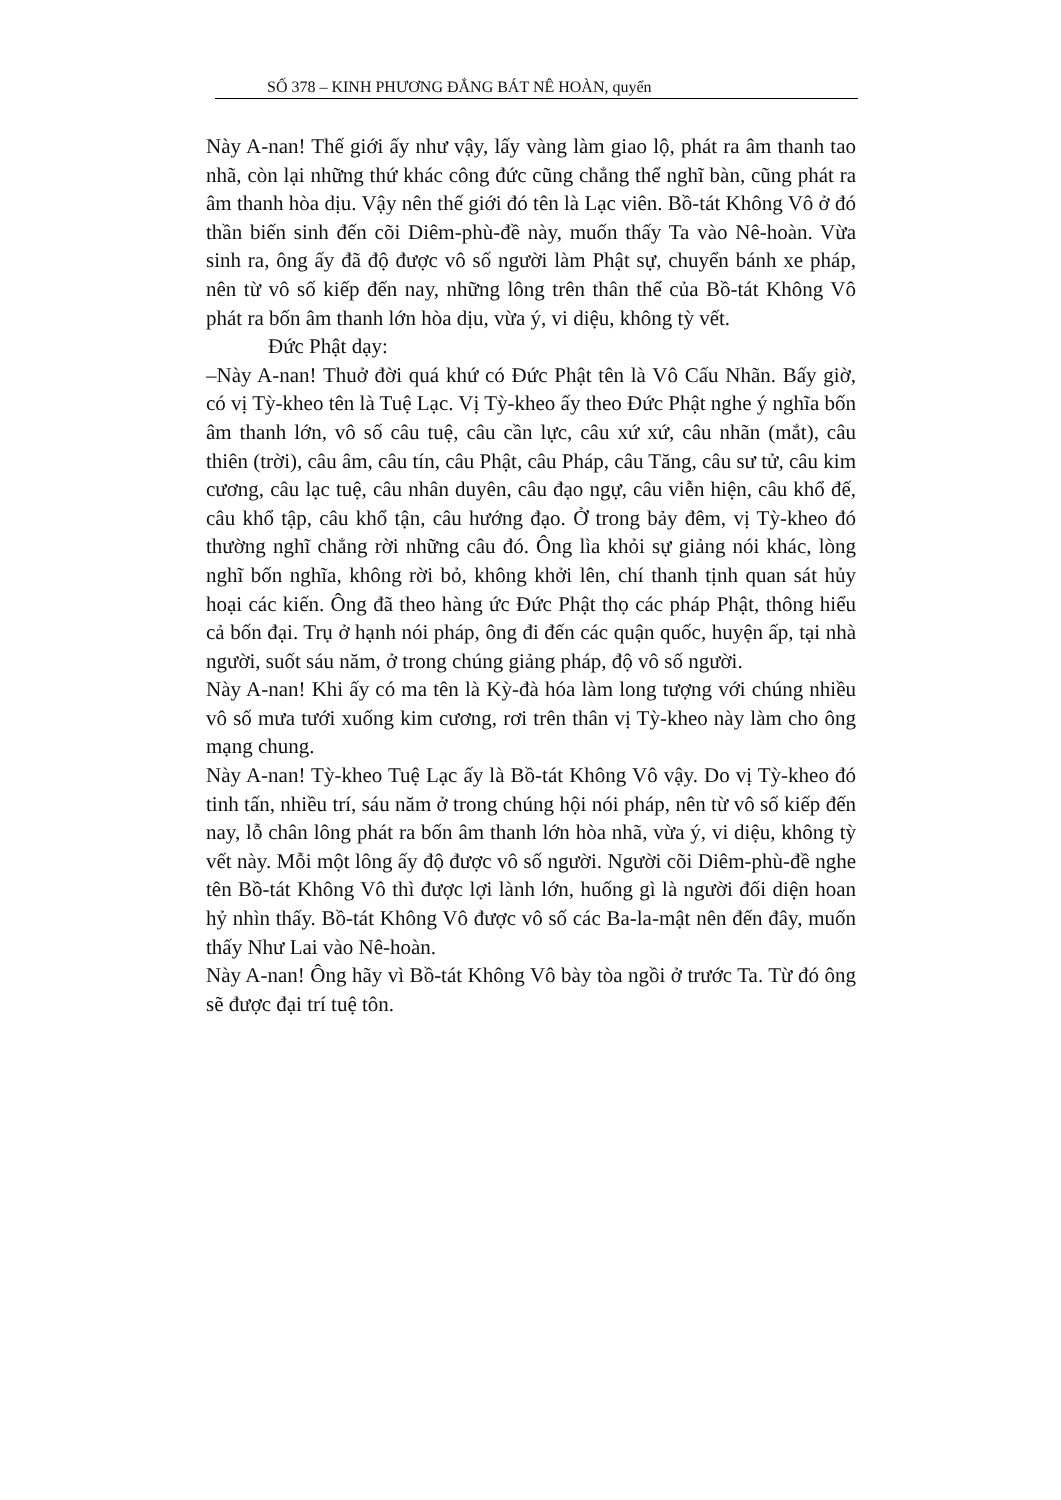SỐ 378 – KINH PHƯƠNG ĐẲNG BÁT NÊ HOÀN, quyển
Này A-nan! Thế giới ấy như vậy, lấy vàng làm giao lộ, phát ra âm thanh tao nhã, còn lại những thứ khác công đức cũng chẳng thể nghĩ bàn, cũng phát ra âm thanh hòa dịu. Vậy nên thế giới đó tên là Lạc viên. Bồ-tát Không Vô ở đó thần biến sinh đến cõi Diêm-phù-đề này, muốn thấy Ta vào Nê-hoàn. Vừa sinh ra, ông ấy đã độ được vô số người làm Phật sự, chuyển bánh xe pháp, nên từ vô số kiếp đến nay, những lông trên thân thể của Bồ-tát Không Vô phát ra bốn âm thanh lớn hòa dịu, vừa ý, vi diệu, không tỳ vết.
Đức Phật dạy:
–Này A-nan! Thuở đời quá khứ có Đức Phật tên là Vô Cấu Nhãn. Bấy giờ, có vị Tỳ-kheo tên là Tuệ Lạc. Vị Tỳ-kheo ấy theo Đức Phật nghe ý nghĩa bốn âm thanh lớn, vô số câu tuệ, câu cần lực, câu xứ xứ, câu nhãn (mắt), câu thiên (trời), câu âm, câu tín, câu Phật, câu Pháp, câu Tăng, câu sư tử, câu kim cương, câu lạc tuệ, câu nhân duyên, câu đạo ngự, câu viễn hiện, câu khổ đế, câu khổ tập, câu khổ tận, câu hướng đạo. Ở trong bảy đêm, vị Tỳ-kheo đó thường nghĩ chẳng rời những câu đó. Ông lìa khỏi sự giảng nói khác, lòng nghĩ bốn nghĩa, không rời bỏ, không khởi lên, chí thanh tịnh quan sát hủy hoại các kiến. Ông đã theo hàng ức Đức Phật thọ các pháp Phật, thông hiểu cả bốn đại. Trụ ở hạnh nói pháp, ông đi đến các quận quốc, huyện ấp, tại nhà người, suốt sáu năm, ở trong chúng giảng pháp, độ vô số người.
Này A-nan! Khi ấy có ma tên là Kỳ-đà hóa làm long tượng với chúng nhiều vô số mưa tưới xuống kim cương, rơi trên thân vị Tỳ-kheo này làm cho ông mạng chung.
Này A-nan! Tỳ-kheo Tuệ Lạc ấy là Bồ-tát Không Vô vậy. Do vị Tỳ-kheo đó tinh tấn, nhiều trí, sáu năm ở trong chúng hội nói pháp, nên từ vô số kiếp đến nay, lỗ chân lông phát ra bốn âm thanh lớn hòa nhã, vừa ý, vi diệu, không tỳ vết này. Mỗi một lông ấy độ được vô số người. Người cõi Diêm-phù-đề nghe tên Bồ-tát Không Vô thì được lợi lành lớn, huống gì là người đối diện hoan hỷ nhìn thấy. Bồ-tát Không Vô được vô số các Ba-la-mật nên đến đây, muốn thấy Như Lai vào Nê-hoàn.
Này A-nan! Ông hãy vì Bồ-tát Không Vô bày tòa ngồi ở trước Ta. Từ đó ông sẽ được đại trí tuệ tôn.